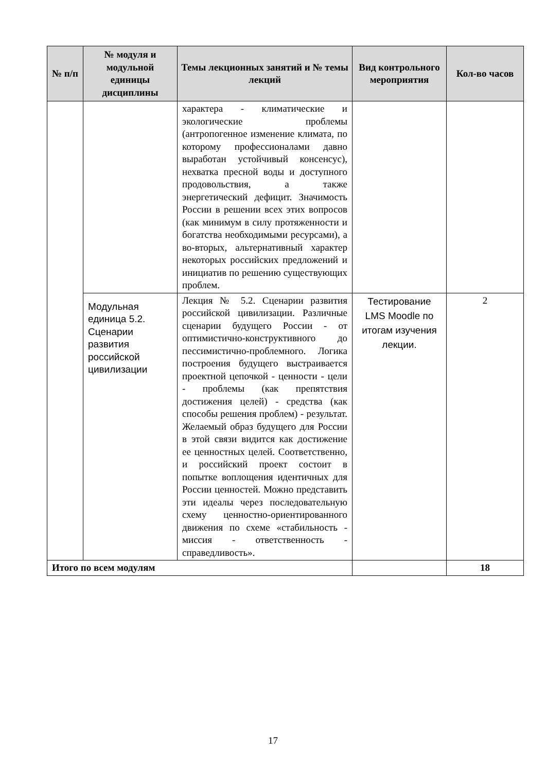| № п/п | № модуля и модульной единицы дисциплины | Темы лекционных занятий и № темы лекций | Вид контрольного мероприятия | Кол-во часов |
| --- | --- | --- | --- | --- |
| | | характера - климатические и экологические проблемы (антропогенное изменение климата, по которому профессионалами давно выработан устойчивый консенсус), нехватка пресной воды и доступного продовольствия, а также энергетический дефицит. Значимость России в решении всех этих вопросов (как минимум в силу протяженности и богатства необходимыми ресурсами), а во-вторых, альтернативный характер некоторых российских предложений и инициатив по решению существующих проблем. | | |
| | Модульная единица 5.2. Сценарии развития российской цивилизации | Лекция № 5.2. Сценарии развития российской цивилизации. Различные сценарии будущего России - от оптимистично-конструктивного до пессимистично-проблемного. Логика построения будущего выстраивается проектной цепочкой - ценности - цели - проблемы (как препятствия достижения целей) - средства (как способы решения проблем) - результат. Желаемый образ будущего для России в этой связи видится как достижение ее ценностных целей. Соответственно, и российский проект состоит в попытке воплощения идентичных для России ценностей. Можно представить эти идеалы через последовательную схему ценностно-ориентированного движения по схеме «стабильность - миссия - ответственность - справедливость». | Тестирование LMS Moodle по итогам изучения лекции. | 2 |
| Итого по всем модулям | | | | 18 |
17